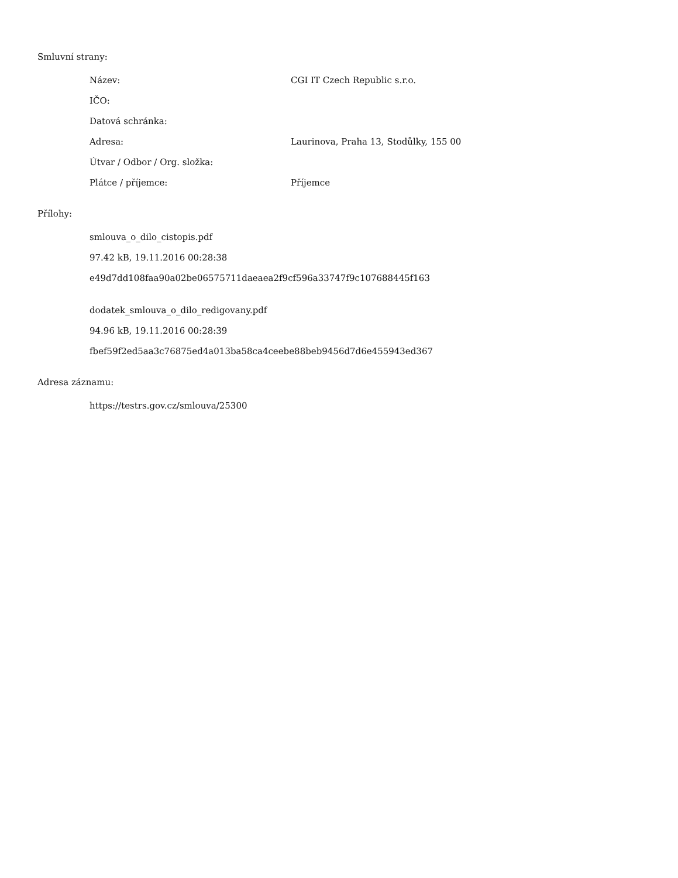Smluvní strany:
| Název: | CGI IT Czech Republic s.r.o. |
| IČO: | |
| Datová schránka: | |
| Adresa: | Laurinova, Praha 13, Stodůlky, 155 00 |
| Útvar / Odbor / Org. složka: | |
| Plátce / příjemce: | Příjemce |
Přílohy:
smlouva_o_dilo_cistopis.pdf
97.42 kB, 19.11.2016 00:28:38
e49d7dd108faa90a02be06575711daeaea2f9cf596a33747f9c107688445f163
dodatek_smlouva_o_dilo_redigovany.pdf
94.96 kB, 19.11.2016 00:28:39
fbef59f2ed5aa3c76875ed4a013ba58ca4ceebe88beb9456d7d6e455943ed367
Adresa záznamu:
https://testrs.gov.cz/smlouva/25300